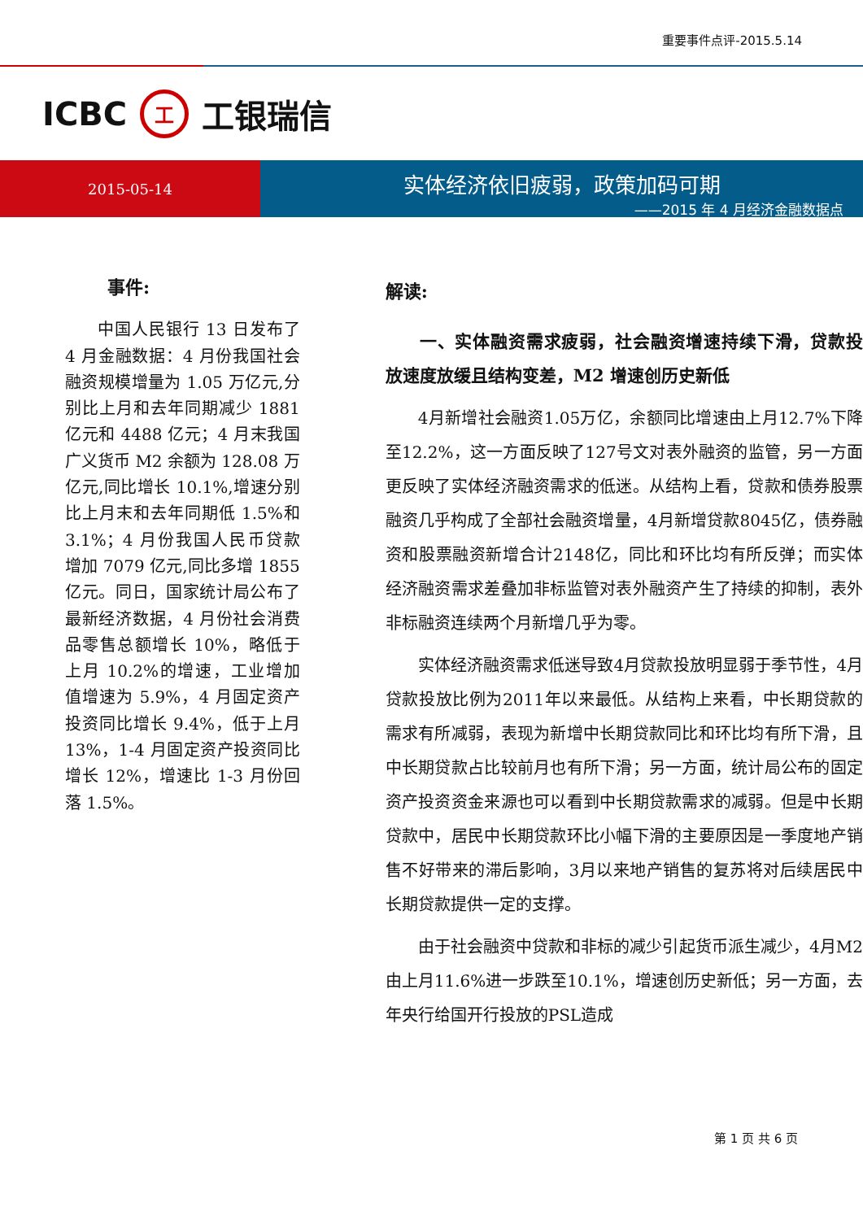重要事件点评-2015.5.14
ICBC 工 工银瑞信
2015-05-14
实体经济依旧疲弱，政策加码可期
——2015 年 4 月经济金融数据点
事件:
中国人民银行 13 日发布了 4 月金融数据：4 月份我国社会融资规模增量为 1.05 万亿元,分别比上月和去年同期减少 1881 亿元和 4488 亿元；4 月末我国广义货币 M2 余额为 128.08 万亿元,同比增长 10.1%,增速分别比上月末和去年同期低 1.5%和 3.1%；4 月份我国人民币贷款增加 7079 亿元,同比多增 1855 亿元。同日，国家统计局公布了最新经济数据，4 月份社会消费品零售总额增长 10%，略低于上月 10.2%的增速，工业增加值增速为 5.9%，4 月固定资产投资同比增长 9.4%，低于上月 13%，1-4 月固定资产投资同比增长 12%，增速比 1-3 月份回落 1.5%。
解读:
一、实体融资需求疲弱，社会融资增速持续下滑，贷款投放速度放缓且结构变差，M2 增速创历史新低
4月新增社会融资1.05万亿，余额同比增速由上月12.7%下降至12.2%，这一方面反映了127号文对表外融资的监管，另一方面更反映了实体经济融资需求的低迷。从结构上看，贷款和债券股票融资几乎构成了全部社会融资增量，4月新增贷款8045亿，债券融资和股票融资新增合计2148亿，同比和环比均有所反弹；而实体经济融资需求差叠加非标监管对表外融资产生了持续的抑制，表外非标融资连续两个月新增几乎为零。
实体经济融资需求低迷导致4月贷款投放明显弱于季节性，4月贷款投放比例为2011年以来最低。从结构上来看，中长期贷款的需求有所减弱，表现为新增中长期贷款同比和环比均有所下滑，且中长期贷款占比较前月也有所下滑；另一方面，统计局公布的固定资产投资资金来源也可以看到中长期贷款需求的减弱。但是中长期贷款中，居民中长期贷款环比小幅下滑的主要原因是一季度地产销售不好带来的滞后影响，3月以来地产销售的复苏将对后续居民中长期贷款提供一定的支撑。
由于社会融资中贷款和非标的减少引起货币派生减少，4月M2由上月11.6%进一步跌至10.1%，增速创历史新低；另一方面，去年央行给国开行投放的PSL造成
第 1 页 共 6 页